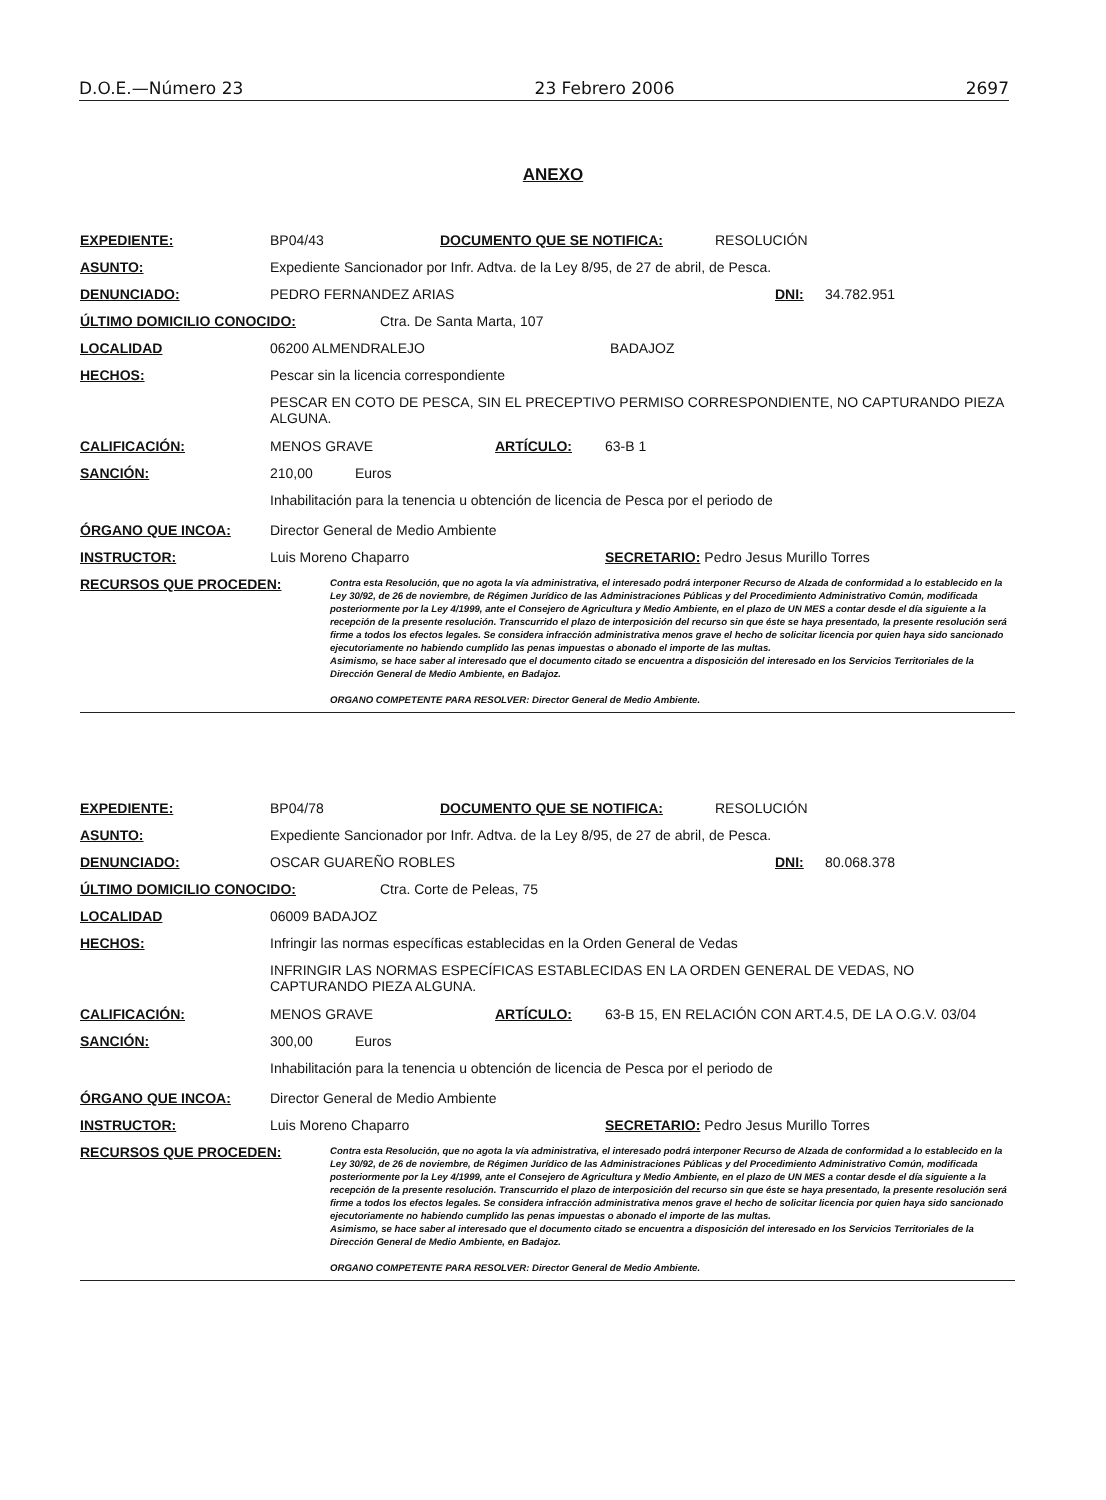D.O.E.—Número 23 23 Febrero 2006 2697
ANEXO
EXPEDIENTE: BP04/43 DOCUMENTO QUE SE NOTIFICA: RESOLUCIÓN
ASUNTO: Expediente Sancionador por Infr. Adtva. de la Ley 8/95, de 27 de abril, de Pesca.
DENUNCIADO: PEDRO FERNANDEZ ARIAS DNI: 34.782.951
ÚLTIMO DOMICILIO CONOCIDO: Ctra. De Santa Marta, 107
LOCALIDAD 06200 ALMENDRALEJO BADAJOZ
HECHOS: Pescar sin la licencia correspondiente
PESCAR EN COTO DE PESCA, SIN EL PRECEPTIVO PERMISO CORRESPONDIENTE, NO CAPTURANDO PIEZA ALGUNA.
CALIFICACIÓN: MENOS GRAVE ARTÍCULO: 63-B 1
SANCIÓN: 210,00 Euros
Inhabilitación para la tenencia u obtención de licencia de Pesca por el periodo de
ÓRGANO QUE INCOA: Director General de Medio Ambiente
INSTRUCTOR: Luis Moreno Chaparro SECRETARIO: Pedro Jesus Murillo Torres
RECURSOS QUE PROCEDEN:
Contra esta Resolución, que no agota la vía administrativa, el interesado podrá interponer Recurso de Alzada de conformidad a lo establecido en la Ley 30/92, de 26 de noviembre, de Régimen Jurídico de las Administraciones Públicas y del Procedimiento Administrativo Común, modificada posteriormente por la Ley 4/1999, ante el Consejero de Agricultura y Medio Ambiente, en el plazo de UN MES a contar desde el día siguiente a la recepción de la presente resolución. Transcurrido el plazo de interposición del recurso sin que éste se haya presentado, la presente resolución será firme a todos los efectos legales. Se considera infracción administrativa menos grave el hecho de solicitar licencia por quien haya sido sancionado ejecutoriamente no habiendo cumplido las penas impuestas o abonado el importe de las multas.
Asimismo, se hace saber al interesado que el documento citado se encuentra a disposición del interesado en los Servicios Territoriales de la Dirección General de Medio Ambiente, en Badajoz.
ORGANO COMPETENTE PARA RESOLVER: Director General de Medio Ambiente.
EXPEDIENTE: BP04/78 DOCUMENTO QUE SE NOTIFICA: RESOLUCIÓN
ASUNTO: Expediente Sancionador por Infr. Adtva. de la Ley 8/95, de 27 de abril, de Pesca.
DENUNCIADO: OSCAR GUAREÑO ROBLES DNI: 80.068.378
ÚLTIMO DOMICILIO CONOCIDO: Ctra. Corte de Peleas, 75
LOCALIDAD 06009 BADAJOZ
HECHOS: Infringir las normas específicas establecidas en la Orden General de Vedas
INFRINGIR LAS NORMAS ESPECÍFICAS ESTABLECIDAS EN LA ORDEN GENERAL DE VEDAS, NO CAPTURANDO PIEZA ALGUNA.
CALIFICACIÓN: MENOS GRAVE ARTÍCULO: 63-B 15, EN RELACIÓN CON ART.4.5, DE LA O.G.V. 03/04
SANCIÓN: 300,00 Euros
Inhabilitación para la tenencia u obtención de licencia de Pesca por el periodo de
ÓRGANO QUE INCOA: Director General de Medio Ambiente
INSTRUCTOR: Luis Moreno Chaparro SECRETARIO: Pedro Jesus Murillo Torres
RECURSOS QUE PROCEDEN:
Contra esta Resolución, que no agota la vía administrativa, el interesado podrá interponer Recurso de Alzada de conformidad a lo establecido en la Ley 30/92, de 26 de noviembre, de Régimen Jurídico de las Administraciones Públicas y del Procedimiento Administrativo Común, modificada posteriormente por la Ley 4/1999, ante el Consejero de Agricultura y Medio Ambiente, en el plazo de UN MES a contar desde el día siguiente a la recepción de la presente resolución. Transcurrido el plazo de interposición del recurso sin que éste se haya presentado, la presente resolución será firme a todos los efectos legales. Se considera infracción administrativa menos grave el hecho de solicitar licencia por quien haya sido sancionado ejecutoriamente no habiendo cumplido las penas impuestas o abonado el importe de las multas.
Asimismo, se hace saber al interesado que el documento citado se encuentra a disposición del interesado en los Servicios Territoriales de la Dirección General de Medio Ambiente, en Badajoz.
ORGANO COMPETENTE PARA RESOLVER: Director General de Medio Ambiente.